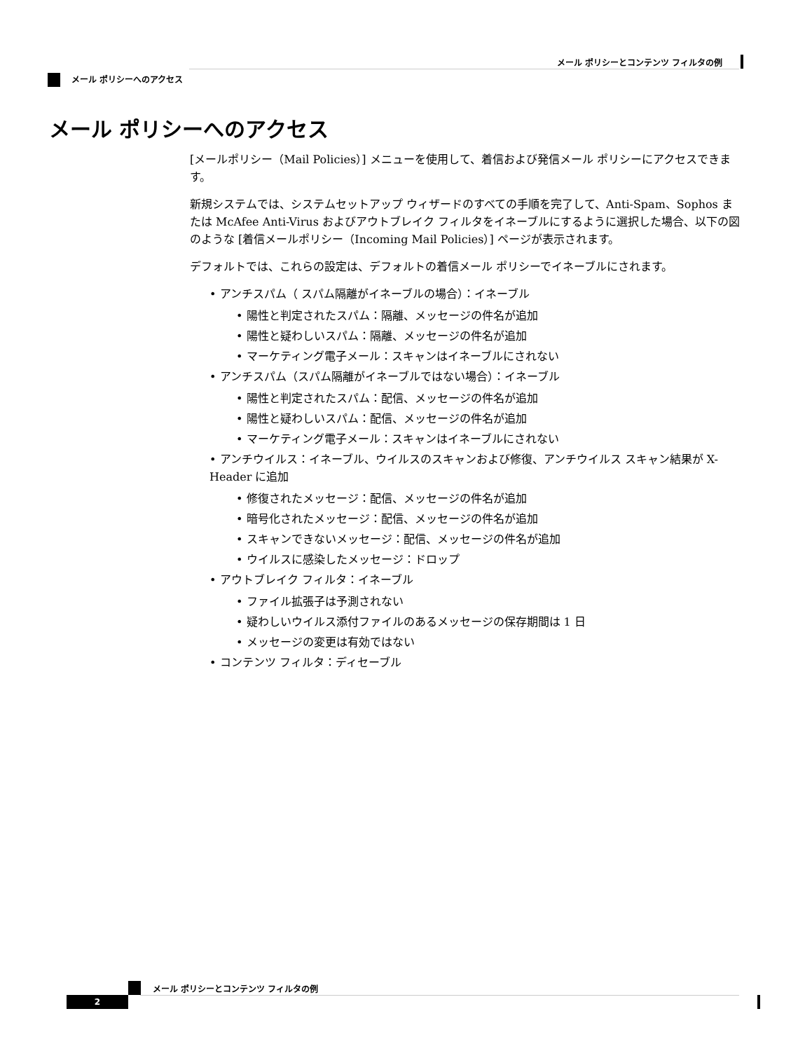メール ポリシーとコンテンツ フィルタの例
メール ポリシーへのアクセス
メール ポリシーへのアクセス
[メールポリシー（Mail Policies）] メニューを使用して、着信および発信メール ポリシーにアクセスできます。
新規システムでは、システムセットアップ ウィザードのすべての手順を完了して、Anti-Spam、Sophos または McAfee Anti-Virus およびアウトブレイク フィルタをイネーブルにするように選択した場合、以下の図のような [着信メールポリシー（Incoming Mail Policies）] ページが表示されます。
デフォルトでは、これらの設定は、デフォルトの着信メール ポリシーでイネーブルにされます。
• アンチスパム（ スパム隔離がイネーブルの場合）：イネーブル
• 陽性と判定されたスパム：隔離、メッセージの件名が追加
• 陽性と疑わしいスパム：隔離、メッセージの件名が追加
• マーケティング電子メール：スキャンはイネーブルにされない
• アンチスパム（スパム隔離がイネーブルではない場合）：イネーブル
• 陽性と判定されたスパム：配信、メッセージの件名が追加
• 陽性と疑わしいスパム：配信、メッセージの件名が追加
• マーケティング電子メール：スキャンはイネーブルにされない
• アンチウイルス：イネーブル、ウイルスのスキャンおよび修復、アンチウイルス スキャン結果が X-Header に追加
• 修復されたメッセージ：配信、メッセージの件名が追加
• 暗号化されたメッセージ：配信、メッセージの件名が追加
• スキャンできないメッセージ：配信、メッセージの件名が追加
• ウイルスに感染したメッセージ：ドロップ
• アウトブレイク フィルタ：イネーブル
• ファイル拡張子は予測されない
• 疑わしいウイルス添付ファイルのあるメッセージの保存期間は 1 日
• メッセージの変更は有効ではない
• コンテンツ フィルタ：ディセーブル
メール ポリシーとコンテンツ フィルタの例
2